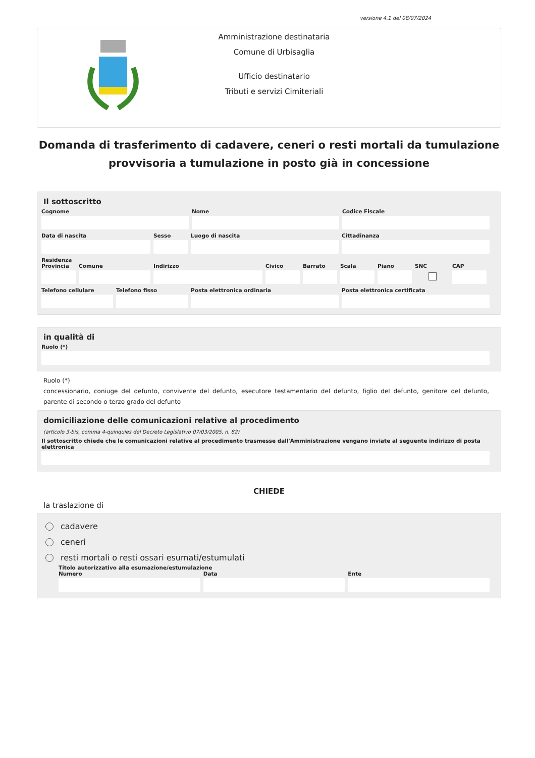versione 4.1 del 08/07/2024
Amministrazione destinataria
Comune di Urbisaglia
Ufficio destinatario
Tributi e servizi Cimiteriali
Domanda di trasferimento di cadavere, ceneri o resti mortali da tumulazione provvisoria a tumulazione in posto già in concessione
Il sottoscritto
Cognome Nome Codice Fiscale
Data di nascita Sesso Luogo di nascita Cittadinanza
Residenza
Provincia
Comune Indirizzo Civico Barrato Scala Piano SNC CAP
Telefono cellulare
Telefono fisso Posta elettronica ordinaria Posta elettronica certificata
in qualità di
Ruolo (*)
Ruolo (*)
concessionario, coniuge del defunto, convivente del defunto, esecutore testamentario del defunto, figlio del defunto, genitore del defunto, parente di secondo o terzo grado del defunto
domiciliazione delle comunicazioni relative al procedimento
(articolo 3-bis, comma 4-quinquies del Decreto Legislativo 07/03/2005, n. 82)
Il sottoscritto chiede che le comunicazioni relative al procedimento trasmesse dall'Amministrazione vengano inviate al seguente indirizzo di posta elettronica
CHIEDE
la traslazione di
cadavere
ceneri
resti mortali o resti ossari esumati/estumulati
Titolo autorizzativo alla esumazione/estumulazione
Numero Data Ente